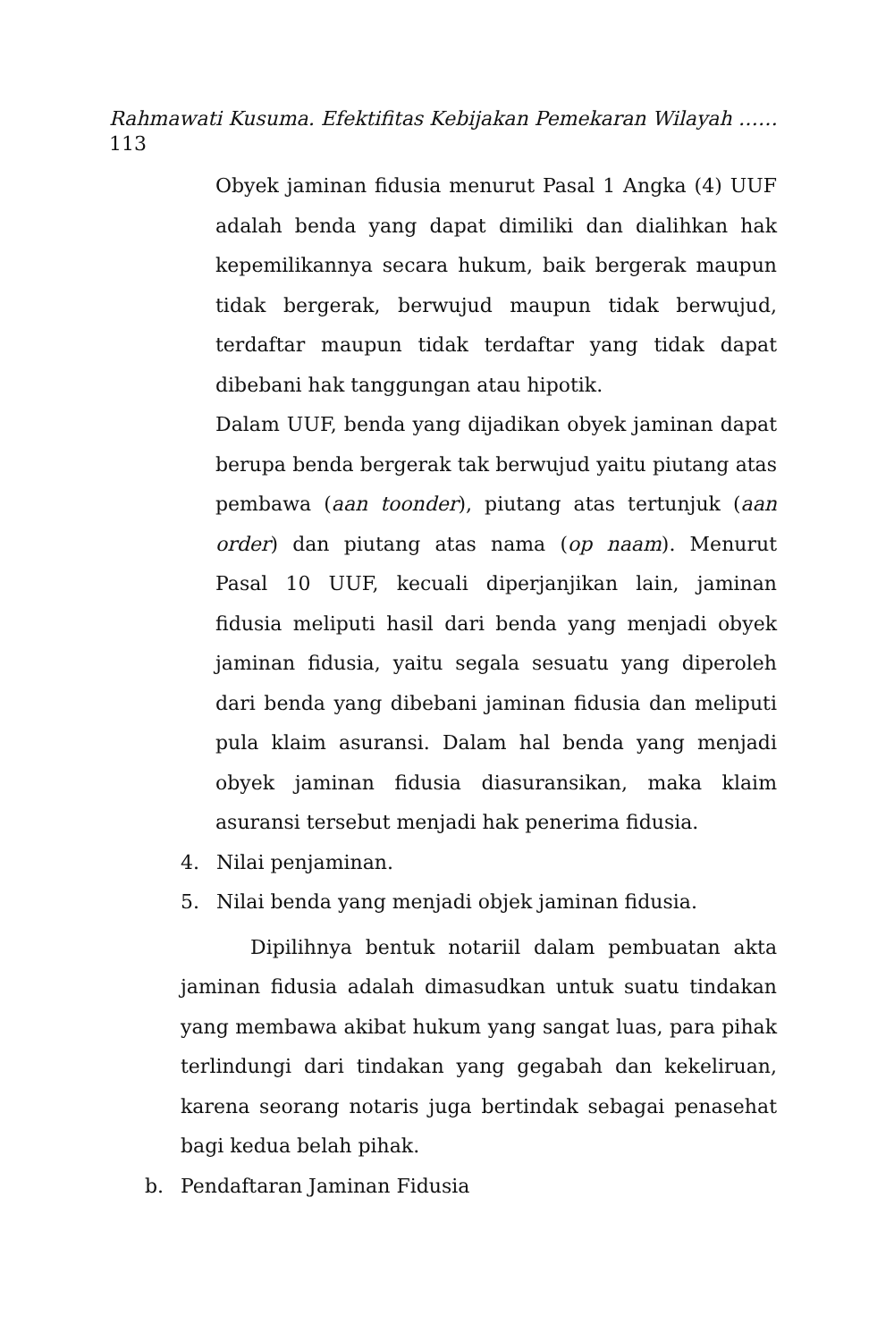Rahmawati Kusuma. Efektifitas Kebijakan Pemekaran Wilayah ……
113
Obyek jaminan fidusia menurut Pasal 1 Angka (4) UUF adalah benda yang dapat dimiliki dan dialihkan hak kepemilikannya secara hukum, baik bergerak maupun tidak bergerak, berwujud maupun tidak berwujud, terdaftar maupun tidak terdaftar yang tidak dapat dibebani hak tanggungan atau hipotik.
Dalam UUF, benda yang dijadikan obyek jaminan dapat berupa benda bergerak tak berwujud yaitu piutang atas pembawa (aan toonder), piutang atas tertunjuk (aan order) dan piutang atas nama (op naam). Menurut Pasal 10 UUF, kecuali diperjanjikan lain, jaminan fidusia meliputi hasil dari benda yang menjadi obyek jaminan fidusia, yaitu segala sesuatu yang diperoleh dari benda yang dibebani jaminan fidusia dan meliputi pula klaim asuransi. Dalam hal benda yang menjadi obyek jaminan fidusia diasuransikan, maka klaim asuransi tersebut menjadi hak penerima fidusia.
4. Nilai penjaminan.
5. Nilai benda yang menjadi objek jaminan fidusia.
Dipilihnya bentuk notariil dalam pembuatan akta jaminan fidusia adalah dimasudkan untuk suatu tindakan yang membawa akibat hukum yang sangat luas, para pihak terlindungi dari tindakan yang gegabah dan kekeliruan, karena seorang notaris juga bertindak sebagai penasehat bagi kedua belah pihak.
b. Pendaftaran Jaminan Fidusia